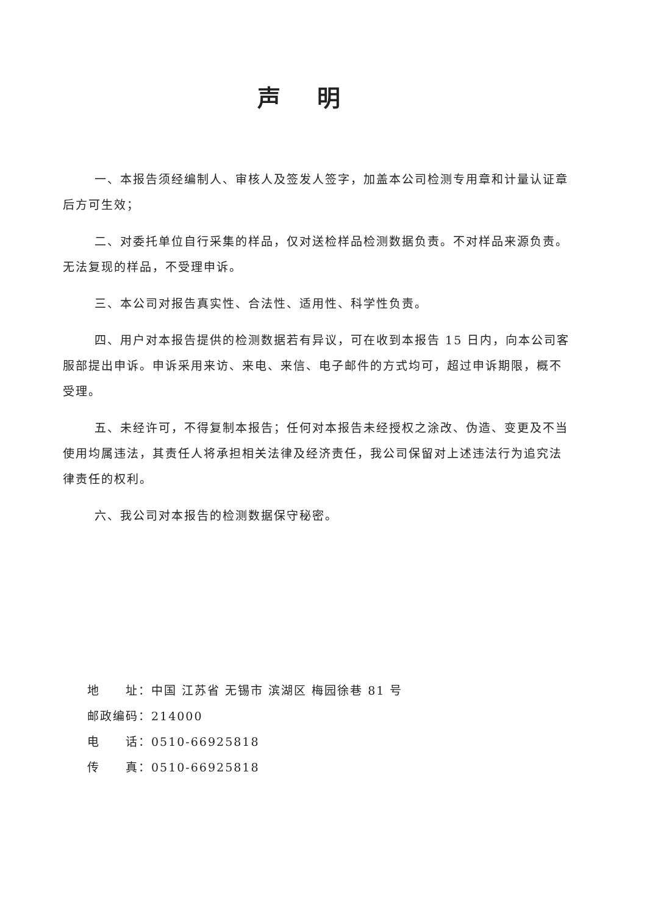声明
一、本报告须经编制人、审核人及签发人签字，加盖本公司检测专用章和计量认证章后方可生效；
二、对委托单位自行采集的样品，仅对送检样品检测数据负责。不对样品来源负责。无法复现的样品，不受理申诉。
三、本公司对报告真实性、合法性、适用性、科学性负责。
四、用户对本报告提供的检测数据若有异议，可在收到本报告 15 日内，向本公司客服部提出申诉。申诉采用来访、来电、来信、电子邮件的方式均可，超过申诉期限，概不受理。
五、未经许可，不得复制本报告；任何对本报告未经授权之涂改、伪造、变更及不当使用均属违法，其责任人将承担相关法律及经济责任，我公司保留对上述违法行为追究法律责任的权利。
六、我公司对本报告的检测数据保守秘密。
地　　址：中国 江苏省 无锡市 滨湖区 梅园徐巷 81 号
邮政编码：214000
电　　话：0510-66925818
传　　真：0510-66925818